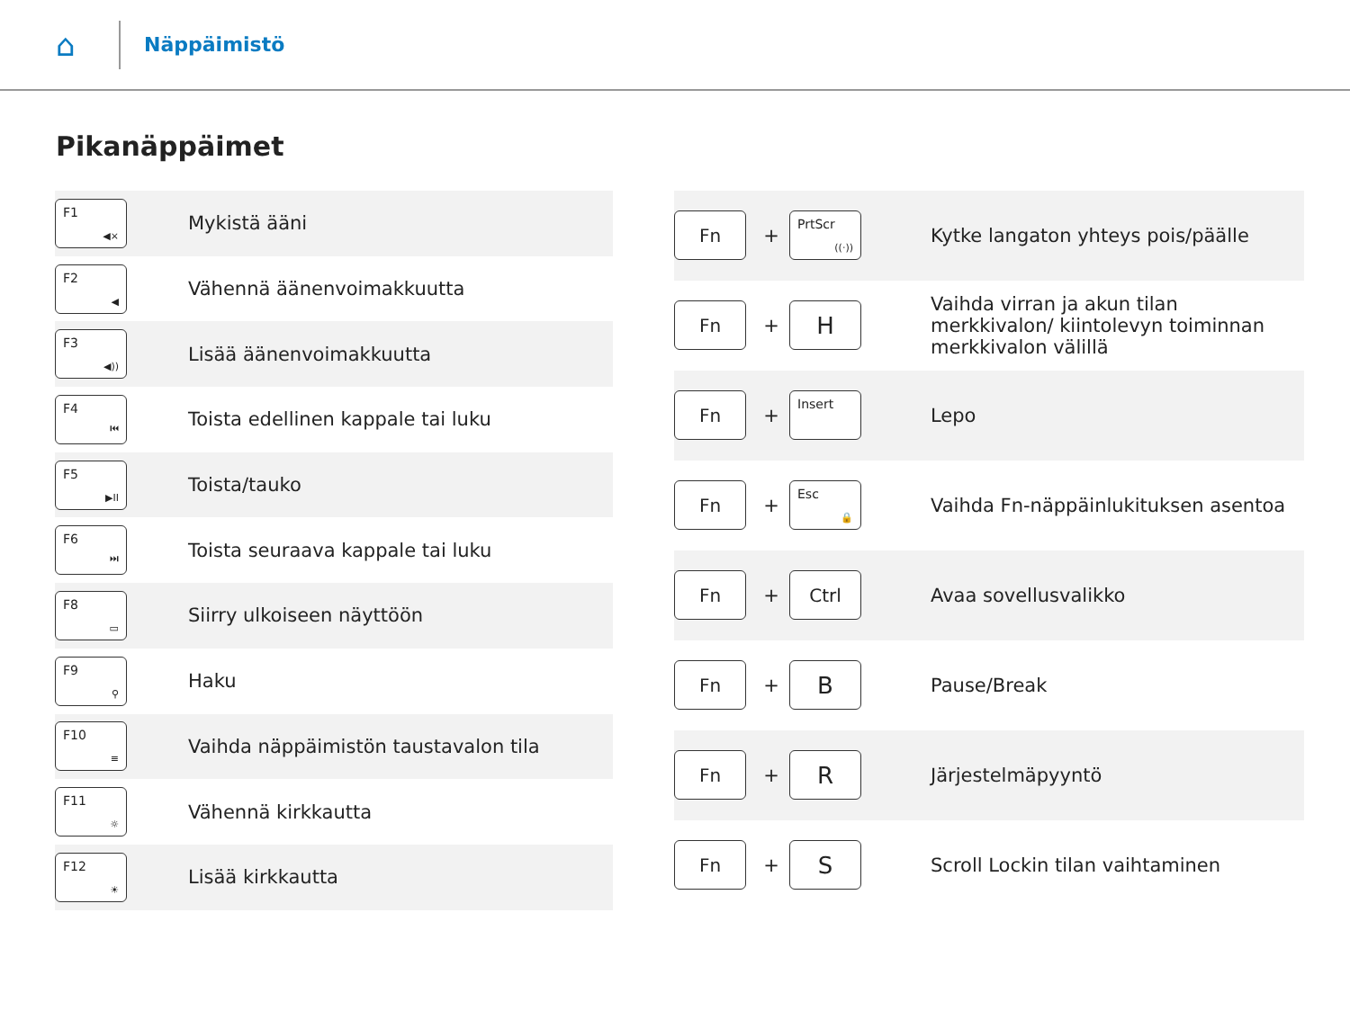⌂
Näppäimistö
Pikanäppäimet
| F1 ◀× | Mykistä ääni |
| F2 ◀ | Vähennä äänenvoimakkuutta |
| F3 ◀)) | Lisää äänenvoimakkuutta |
| F4 ⏮ | Toista edellinen kappale tai luku |
| F5 ▶II | Toista/tauko |
| F6 ⏭ | Toista seuraava kappale tai luku |
| F8 ▭ | Siirry ulkoiseen näyttöön |
| F9 ⚲ | Haku |
| F10 ≡ | Vaihda näppäimistön taustavalon tila |
| F11 ☼ | Vähennä kirkkautta |
| F12 ☀ | Lisää kirkkautta |
| Fn | + | PrtScr ((·)) | Kytke langaton yhteys pois/päälle |
| Fn | + | H | Vaihda virran ja akun tilan merkkivalon/ kiintolevyn toiminnan merkkivalon välillä |
| Fn | + | Insert | Lepo |
| Fn | + | Esc 🔒 | Vaihda Fn-näppäinlukituksen asentoa |
| Fn | + | Ctrl | Avaa sovellusvalikko |
| Fn | + | B | Pause/Break |
| Fn | + | R | Järjestelmäpyyntö |
| Fn | + | S | Scroll Lockin tilan vaihtaminen |